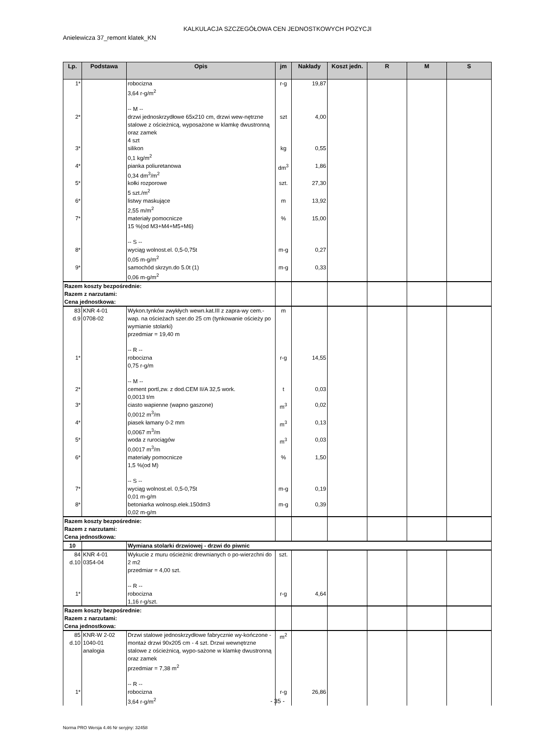KALKULACJA SZCZEGÓŁOWA CEN JEDNOSTKOWYCH POZYCJI
Anielewicza 37_remont klatek_KN
| Lp. | Podstawa | Opis | jm | Nakłady | Koszt jedn. | R | M | S |
| --- | --- | --- | --- | --- | --- | --- | --- | --- |
| 1* | | robocizna 3,64 r-g/m<sup>2</sup> -- M -- | r-g | 19,87 | | | | |
| 2* | | drzwi jednoskrzydłowe 65x210 cm, drzwi wew-nętrzne stalowe z ościeżnicą, wyposażone w klamkę dwustronną oraz zamek 4 szt | szt | 4,00 | | | | |
| 3* | | silikon 0,1 kg/m<sup>2</sup> | kg | 0,55 | | | | |
| 4* | | pianka poliuretanowa 0,34 dm<sup>3</sup>/m<sup>2</sup> | dm<sup>3</sup> | 1,86 | | | | |
| 5* | | kołki rozporowe 5 szt./m<sup>2</sup> | szt. | 27,30 | | | | |
| 6* | | listwy maskujące 2,55 m/m<sup>2</sup> | m | 13,92 | | | | |
| 7* | | materiały pomocnicze 15 %(od M3+M4+M5+M6) -- S -- | % | 15,00 | | | | |
| 8* | | wyciąg wolnost.el. 0,5-0,75t 0,05 m-g/m<sup>2</sup> | m-g | 0,27 | | | | |
| 9* | | samochód skrzyn.do 5.0t (1) 0,06 m-g/m<sup>2</sup> | m-g | 0,33 | | | | |
| Razem koszty bezpośrednie: Razem z narzutami: Cena jednostkowa: | | | | | | | | |
| 83 d.9 | KNR 4-01 0708-02 | Wykon.tynków zwykłych wewn.kat.III z zapra-wy cem.-wap. na ościeżach szer.do 25 cm (tynkowanie ościeży po wymianie stolarki) przedmiar = 19,40 m -- R -- | m | | | | | |
| 1* | | robocizna 0,75 r-g/m -- M -- | r-g | 14,55 | | | | |
| 2* | | cement portl,zw. z dod.CEM II/A 32,5 work. 0,0013 t/m | t | 0,03 | | | | |
| 3* | | ciasto wapienne (wapno gaszone) 0,0012 m<sup>3</sup>/m | m<sup>3</sup> | 0,02 | | | | |
| 4* | | piasek łamany 0-2 mm 0,0067 m<sup>3</sup>/m | m<sup>3</sup> | 0,13 | | | | |
| 5* | | woda z rurociągów 0,0017 m<sup>3</sup>/m | m<sup>3</sup> | 0,03 | | | | |
| 6* | | materiały pomocnicze 1,5 %(od M) -- S -- | % | 1,50 | | | | |
| 7* | | wyciąg wolnost.el. 0,5-0,75t 0,01 m-g/m | m-g | 0,19 | | | | |
| 8* | | betoniarka wolnosp.elek.150dm3 0,02 m-g/m | m-g | 0,39 | | | | |
| Razem koszty bezpośrednie: Razem z narzutami: Cena jednostkowa: | | | | | | | | |
| 10 | | Wymiana stolarki drzwiowej - drzwi do piwnic | | | | | | |
| 84 d.10 | KNR 4-01 0354-04 | Wykucie z muru ościeżnic drewnianych o po-wierzchni do 2 m2 przedmiar = 4,00 szt. -- R -- | szt. | | | | | |
| 1* | | robocizna 1,16 r-g/szt. | r-g | 4,64 | | | | |
| Razem koszty bezpośrednie: Razem z narzutami: Cena jednostkowa: | | | | | | | | |
| 85 d.10 | KNR-W 2-02 1040-01 analogia | Drzwi stalowe jednoskrzydłowe fabrycznie wy-kończone - montaż drzwi 90x205 cm - 4 szt. Drzwi wewnętrzne stalowe z ościeżnicą, wypo-sażone w klamkę dwustronną oraz zamek przedmiar = 7,38 m<sup>2</sup> -- R -- | m<sup>2</sup> | | | | | |
| 1* | | robocizna 3,64 r-g/m<sup>2</sup> | r-g | 26,86 | | | | |
- 35 -
Norma PRO Wersja 4.46 Nr seryjny: 32458